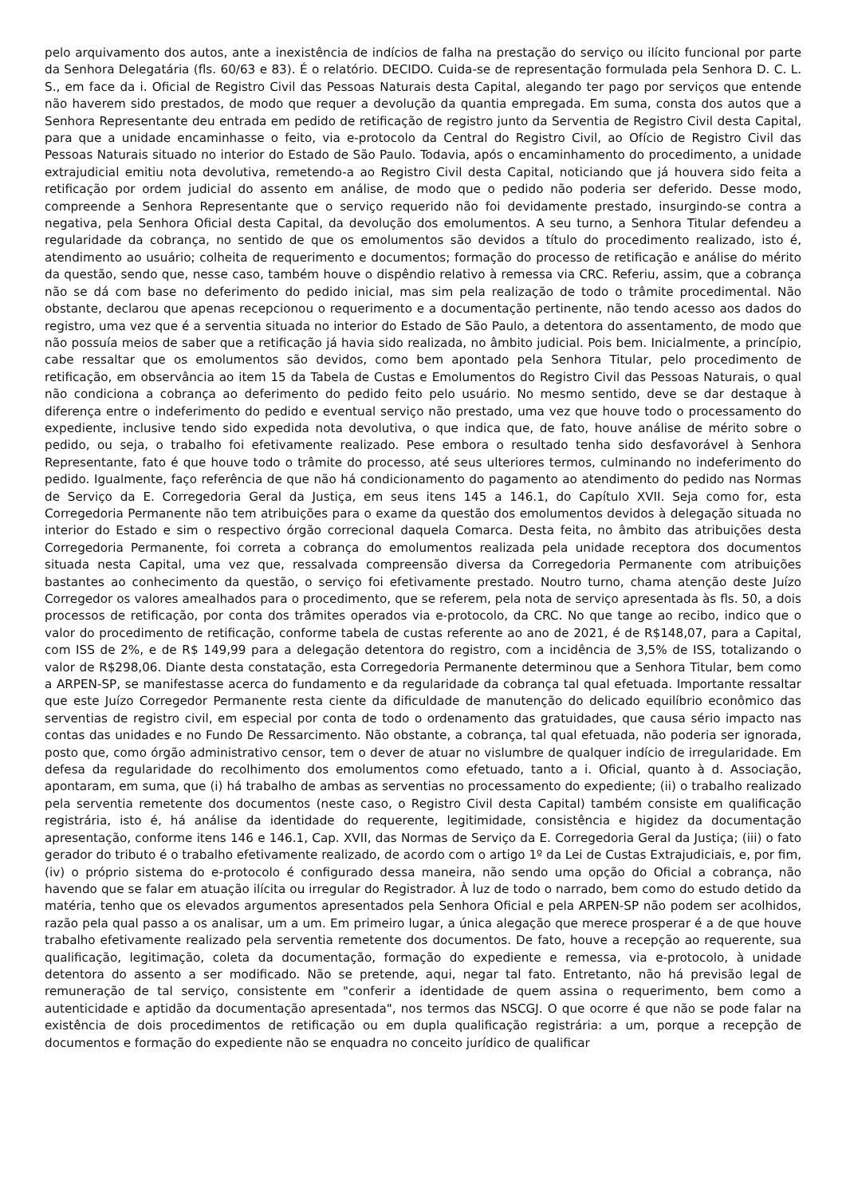pelo arquivamento dos autos, ante a inexistência de indícios de falha na prestação do serviço ou ilícito funcional por parte da Senhora Delegatária (fls. 60/63 e 83). É o relatório. DECIDO. Cuida-se de representação formulada pela Senhora D. C. L. S., em face da i. Oficial de Registro Civil das Pessoas Naturais desta Capital, alegando ter pago por serviços que entende não haverem sido prestados, de modo que requer a devolução da quantia empregada. Em suma, consta dos autos que a Senhora Representante deu entrada em pedido de retificação de registro junto da Serventia de Registro Civil desta Capital, para que a unidade encaminhasse o feito, via e-protocolo da Central do Registro Civil, ao Ofício de Registro Civil das Pessoas Naturais situado no interior do Estado de São Paulo. Todavia, após o encaminhamento do procedimento, a unidade extrajudicial emitiu nota devolutiva, remetendo-a ao Registro Civil desta Capital, noticiando que já houvera sido feita a retificação por ordem judicial do assento em análise, de modo que o pedido não poderia ser deferido. Desse modo, compreende a Senhora Representante que o serviço requerido não foi devidamente prestado, insurgindo-se contra a negativa, pela Senhora Oficial desta Capital, da devolução dos emolumentos. A seu turno, a Senhora Titular defendeu a regularidade da cobrança, no sentido de que os emolumentos são devidos a título do procedimento realizado, isto é, atendimento ao usuário; colheita de requerimento e documentos; formação do processo de retificação e análise do mérito da questão, sendo que, nesse caso, também houve o dispêndio relativo à remessa via CRC. Referiu, assim, que a cobrança não se dá com base no deferimento do pedido inicial, mas sim pela realização de todo o trâmite procedimental. Não obstante, declarou que apenas recepcionou o requerimento e a documentação pertinente, não tendo acesso aos dados do registro, uma vez que é a serventia situada no interior do Estado de São Paulo, a detentora do assentamento, de modo que não possuía meios de saber que a retificação já havia sido realizada, no âmbito judicial. Pois bem. Inicialmente, a princípio, cabe ressaltar que os emolumentos são devidos, como bem apontado pela Senhora Titular, pelo procedimento de retificação, em observância ao item 15 da Tabela de Custas e Emolumentos do Registro Civil das Pessoas Naturais, o qual não condiciona a cobrança ao deferimento do pedido feito pelo usuário. No mesmo sentido, deve se dar destaque à diferença entre o indeferimento do pedido e eventual serviço não prestado, uma vez que houve todo o processamento do expediente, inclusive tendo sido expedida nota devolutiva, o que indica que, de fato, houve análise de mérito sobre o pedido, ou seja, o trabalho foi efetivamente realizado. Pese embora o resultado tenha sido desfavorável à Senhora Representante, fato é que houve todo o trâmite do processo, até seus ulteriores termos, culminando no indeferimento do pedido. Igualmente, faço referência de que não há condicionamento do pagamento ao atendimento do pedido nas Normas de Serviço da E. Corregedoria Geral da Justiça, em seus itens 145 a 146.1, do Capítulo XVII. Seja como for, esta Corregedoria Permanente não tem atribuições para o exame da questão dos emolumentos devidos à delegação situada no interior do Estado e sim o respectivo órgão correcional daquela Comarca. Desta feita, no âmbito das atribuições desta Corregedoria Permanente, foi correta a cobrança do emolumentos realizada pela unidade receptora dos documentos situada nesta Capital, uma vez que, ressalvada compreensão diversa da Corregedoria Permanente com atribuições bastantes ao conhecimento da questão, o serviço foi efetivamente prestado. Noutro turno, chama atenção deste Juízo Corregedor os valores amealhados para o procedimento, que se referem, pela nota de serviço apresentada às fls. 50, a dois processos de retificação, por conta dos trâmites operados via e-protocolo, da CRC. No que tange ao recibo, indico que o valor do procedimento de retificação, conforme tabela de custas referente ao ano de 2021, é de R$148,07, para a Capital, com ISS de 2%, e de R$ 149,99 para a delegação detentora do registro, com a incidência de 3,5% de ISS, totalizando o valor de R$298,06. Diante desta constatação, esta Corregedoria Permanente determinou que a Senhora Titular, bem como a ARPEN-SP, se manifestasse acerca do fundamento e da regularidade da cobrança tal qual efetuada. Importante ressaltar que este Juízo Corregedor Permanente resta ciente da dificuldade de manutenção do delicado equilíbrio econômico das serventias de registro civil, em especial por conta de todo o ordenamento das gratuidades, que causa sério impacto nas contas das unidades e no Fundo De Ressarcimento. Não obstante, a cobrança, tal qual efetuada, não poderia ser ignorada, posto que, como órgão administrativo censor, tem o dever de atuar no vislumbre de qualquer indício de irregularidade. Em defesa da regularidade do recolhimento dos emolumentos como efetuado, tanto a i. Oficial, quanto à d. Associação, apontaram, em suma, que (i) há trabalho de ambas as serventias no processamento do expediente; (ii) o trabalho realizado pela serventia remetente dos documentos (neste caso, o Registro Civil desta Capital) também consiste em qualificação registrária, isto é, há análise da identidade do requerente, legitimidade, consistência e higidez da documentação apresentação, conforme itens 146 e 146.1, Cap. XVII, das Normas de Serviço da E. Corregedoria Geral da Justiça; (iii) o fato gerador do tributo é o trabalho efetivamente realizado, de acordo com o artigo 1º da Lei de Custas Extrajudiciais, e, por fim, (iv) o próprio sistema do e-protocolo é configurado dessa maneira, não sendo uma opção do Oficial a cobrança, não havendo que se falar em atuação ilícita ou irregular do Registrador. À luz de todo o narrado, bem como do estudo detido da matéria, tenho que os elevados argumentos apresentados pela Senhora Oficial e pela ARPEN-SP não podem ser acolhidos, razão pela qual passo a os analisar, um a um. Em primeiro lugar, a única alegação que merece prosperar é a de que houve trabalho efetivamente realizado pela serventia remetente dos documentos. De fato, houve a recepção ao requerente, sua qualificação, legitimação, coleta da documentação, formação do expediente e remessa, via e-protocolo, à unidade detentora do assento a ser modificado. Não se pretende, aqui, negar tal fato. Entretanto, não há previsão legal de remuneração de tal serviço, consistente em "conferir a identidade de quem assina o requerimento, bem como a autenticidade e aptidão da documentação apresentada", nos termos das NSCGJ. O que ocorre é que não se pode falar na existência de dois procedimentos de retificação ou em dupla qualificação registrária: a um, porque a recepção de documentos e formação do expediente não se enquadra no conceito jurídico de qualificar